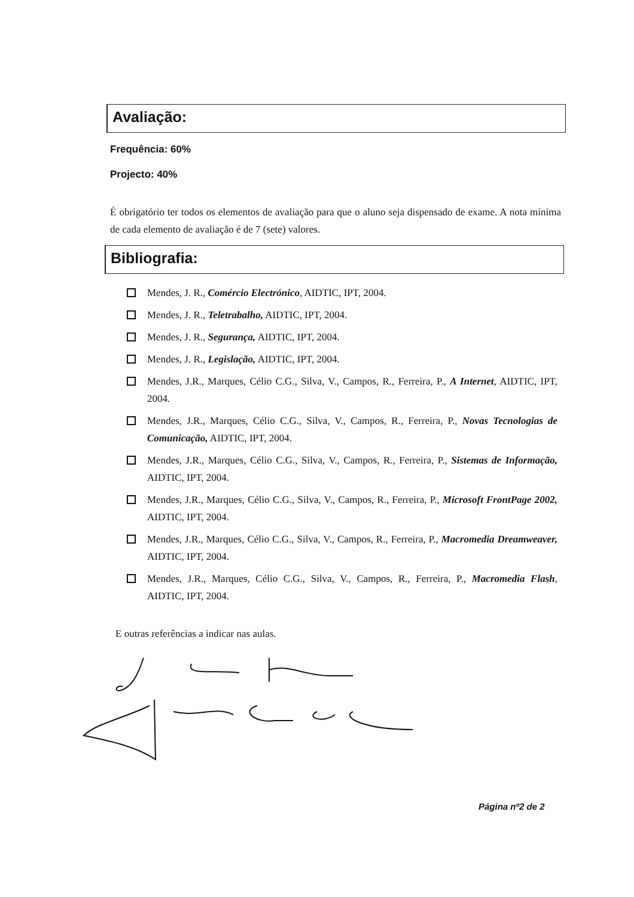Avaliação:
Frequência: 60%
Projecto: 40%
É obrigatório ter todos os elementos de avaliação para que o aluno seja dispensado de exame. A nota mínima de cada elemento de avaliação é de 7 (sete) valores.
Bibliografia:
Mendes, J. R., Comércio Electrónico, AIDTIC, IPT, 2004.
Mendes, J. R., Teletrabalho, AIDTIC, IPT, 2004.
Mendes, J. R., Segurança, AIDTIC, IPT, 2004.
Mendes, J. R., Legislação, AIDTIC, IPT, 2004.
Mendes, J.R., Marques, Célio C.G., Silva, V., Campos, R., Ferreira, P., A Internet, AIDTIC, IPT, 2004.
Mendes, J.R., Marques, Célio C.G., Silva, V., Campos, R., Ferreira, P., Novas Tecnologias de Comunicação, AIDTIC, IPT, 2004.
Mendes, J.R., Marques, Célio C.G., Silva, V., Campos, R., Ferreira, P., Sistemas de Informação, AIDTIC, IPT, 2004.
Mendes, J.R., Marques, Célio C.G., Silva, V., Campos, R., Ferreira, P., Microsoft FrontPage 2002, AIDTIC, IPT, 2004.
Mendes, J.R., Marques, Célio C.G., Silva, V., Campos, R., Ferreira, P., Macromedia Dreamweaver, AIDTIC, IPT, 2004.
Mendes, J.R., Marques, Célio C.G., Silva, V., Campos, R., Ferreira, P., Macromedia Flash, AIDTIC, IPT, 2004.
E outras referências a indicar nas aulas.
Página nº2 de 2